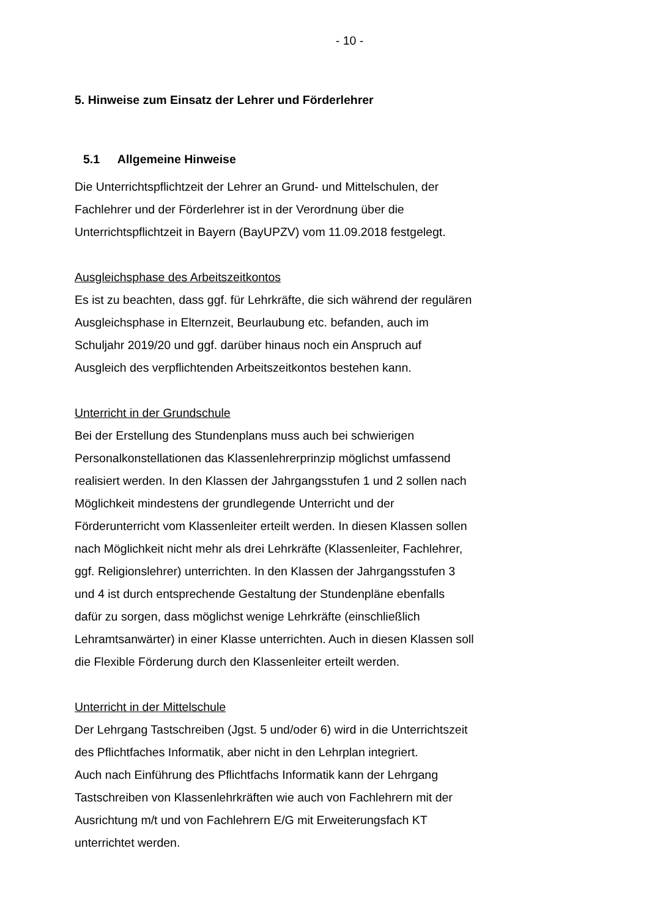- 10 -
5. Hinweise zum Einsatz der Lehrer und Förderlehrer
5.1 Allgemeine Hinweise
Die Unterrichtspflichtzeit der Lehrer an Grund- und Mittelschulen, der
Fachlehrer und der Förderlehrer ist in der Verordnung über die
Unterrichtspflichtzeit in Bayern (BayUPZV) vom 11.09.2018 festgelegt.
Ausgleichsphase des Arbeitszeitkontos
Es ist zu beachten, dass ggf. für Lehrkräfte, die sich während der regulären
Ausgleichsphase in Elternzeit, Beurlaubung etc. befanden, auch im
Schuljahr 2019/20 und ggf. darüber hinaus noch ein Anspruch auf
Ausgleich des verpflichtenden Arbeitszeitkontos bestehen kann.
Unterricht in der Grundschule
Bei der Erstellung des Stundenplans muss auch bei schwierigen
Personalkonstellationen das Klassenlehrerprinzip möglichst umfassend
realisiert werden. In den Klassen der Jahrgangsstufen 1 und 2 sollen nach
Möglichkeit mindestens der grundlegende Unterricht und der
Förderunterricht vom Klassenleiter erteilt werden. In diesen Klassen sollen
nach Möglichkeit nicht mehr als drei Lehrkräfte (Klassenleiter, Fachlehrer,
ggf. Religionslehrer) unterrichten. In den Klassen der Jahrgangsstufen 3
und 4 ist durch entsprechende Gestaltung der Stundenpläne ebenfalls
dafür zu sorgen, dass möglichst wenige Lehrkräfte (einschließlich
Lehramtsanwärter) in einer Klasse unterrichten. Auch in diesen Klassen soll
die Flexible Förderung durch den Klassenleiter erteilt werden.
Unterricht in der Mittelschule
Der Lehrgang Tastschreiben (Jgst. 5 und/oder 6) wird in die Unterrichtszeit
des Pflichtfaches Informatik, aber nicht in den Lehrplan integriert.
Auch nach Einführung des Pflichtfachs Informatik kann der Lehrgang
Tastschreiben von Klassenlehrkräften wie auch von Fachlehrern mit der
Ausrichtung m/t und von Fachlehrern E/G mit Erweiterungsfach KT
unterrichtet werden.